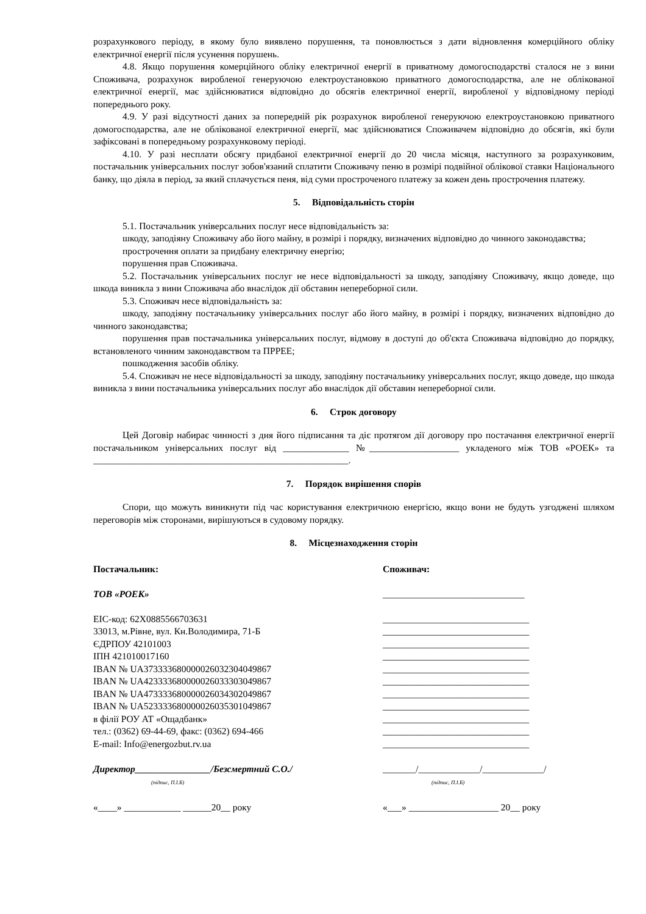розрахункового періоду, в якому було виявлено порушення, та поновлюється з дати відновлення комерційного обліку електричної енергії після усунення порушень.
4.8. Якщо порушення комерційного обліку електричної енергії в приватному домогосподарстві сталося не з вини Споживача, розрахунок виробленої генеруючою електроустановкою приватного домогосподарства, але не облікованої електричної енергії, має здійснюватися відповідно до обсягів електричної енергії, виробленої у відповідному періоді попереднього року.
4.9. У разі відсутності даних за попередній рік розрахунок виробленої генеруючою електроустановкою приватного домогосподарства, але не облікованої електричної енергії, має здійснюватися Споживачем відповідно до обсягів, які були зафіксовані в попередньому розрахунковому періоді.
4.10. У разі несплати обсягу придбаної електричної енергії до 20 числа місяця, наступного за розрахунковим, постачальник універсальних послуг зобов'язаний сплатити Споживачу пеню в розмірі подвійної облікової ставки Національного банку, що діяла в період, за який сплачується пеня, від суми простроченого платежу за кожен день прострочення платежу.
5. Відповідальність сторін
5.1. Постачальник універсальних послуг несе відповідальність за:
шкоду, заподіяну Споживачу або його майну, в розмірі і порядку, визначених відповідно до чинного законодавства;
прострочення оплати за придбану електричну енергію;
порушення прав Споживача.
5.2. Постачальник універсальних послуг не несе відповідальності за шкоду, заподіяну Споживачу, якщо доведе, що шкода виникла з вини Споживача або внаслідок дії обставин непереборної сили.
5.3. Споживач несе відповідальність за:
шкоду, заподіяну постачальнику універсальних послуг або його майну, в розмірі і порядку, визначених відповідно до чинного законодавства;
порушення прав постачальника універсальних послуг, відмову в доступі до об'єкта Споживача відповідно до порядку, встановленого чинним законодавством та ПРРЕЕ;
пошкодження засобів обліку.
5.4. Споживач не несе відповідальності за шкоду, заподіяну постачальнику універсальних послуг, якщо доведе, що шкода виникла з вини постачальника універсальних послуг або внаслідок дії обставин непереборної сили.
6. Строк договору
Цей Договір набирає чинності з дня його підписання та діє протягом дії договору про постачання електричної енергії постачальником універсальних послуг від ______________ №___________________ укладеного між ТОВ «РОЕК» та ______________________________________________________.
7. Порядок вирішення спорів
Спори, що можуть виникнути під час користування електричною енергією, якщо вони не будуть узгоджені шляхом переговорів між сторонами, вирішуються в судовому порядку.
8. Місцезнаходження сторін
Постачальник:
ТОВ «РОЕК»
EIC-код: 62X0885566703631
33013, м.Рівне, вул. Кн.Володимира, 71-Б
ЄДРПОУ 42101003
ІПН 421010017160
IBAN № UA373333680000026032304049867
IBAN № UA423333680000026033303049867
IBAN № UA473333680000026034302049867
IBAN № UA523333680000026035301049867
в філії РОУ АТ «Ощадбанк»
тел.: (0362) 69-44-69, факс: (0362) 694-466
E-mail: Info@energozbut.rv.ua
Директор________________/Безсмертний С.О./
(підпис, П.І.Б)
«____» ____________ ______20__ року
Споживач:
______________________________
_______________________________
_______________________________
_______________________________
_______________________________
_______________________________
_______________________________
_______________________________
_______________________________
_______________________________
_______________________________
_______________________________
_______/_____________/_____________/
(підпис, П.І.Б)
«___» ___________________ 20__ року